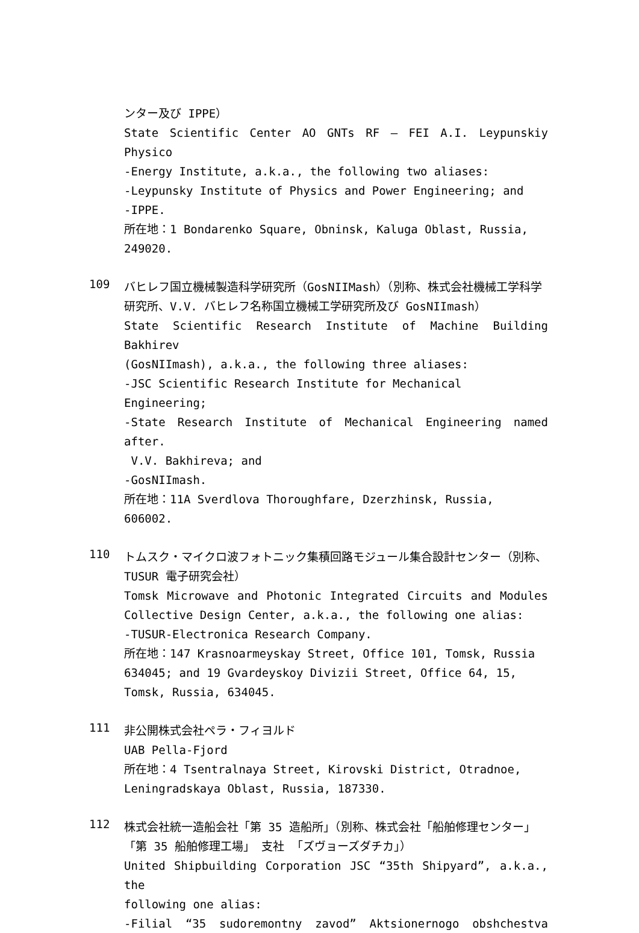ンター及び IPPE）
State Scientific Center AO GNTs RF – FEI A.I. Leypunskiy Physico
-Energy Institute, a.k.a., the following two aliases:
-Leypunsky Institute of Physics and Power Engineering; and
-IPPE.
所在地：1 Bondarenko Square, Obninsk, Kaluga Oblast, Russia, 249020.
109
バヒレフ国立機械製造科学研究所（GosNIIMash）（別称、株式会社機械工学科学研究所、V.V. バヒレフ名称国立機械工学研究所及び GosNIImash）
State Scientific Research Institute of Machine Building Bakhirev
(GosNIImash), a.k.a., the following three aliases:
-JSC Scientific Research Institute for Mechanical Engineering;
-State Research Institute of Mechanical Engineering named after.
V.V. Bakhireva; and
-GosNIImash.
所在地：11A Sverdlova Thoroughfare, Dzerzhinsk, Russia, 606002.
110
トムスク・マイクロ波フォトニック集積回路モジュール集合設計センター（別称、TUSUR 電子研究会社）
Tomsk Microwave and Photonic Integrated Circuits and Modules
Collective Design Center, a.k.a., the following one alias:
-TUSUR-Electronica Research Company.
所在地：147 Krasnoarmeyskay Street, Office 101, Tomsk, Russia 634045; and 19 Gvardeyskoy Divizii Street, Office 64, 15, Tomsk, Russia, 634045.
111
非公開株式会社ペラ・フィヨルド
UAB Pella-Fjord
所在地：4 Tsentralnaya Street, Kirovski District, Otradnoe, Leningradskaya Oblast, Russia, 187330.
112
株式会社統一造船会社「第 35 造船所」（別称、株式会社「船舶修理センター」「第 35 船舶修理工場」 支社 「ズヴョーズダチカ」）
United Shipbuilding Corporation JSC “35th Shipyard”, a.k.a., the
following one alias:
-Filial “35 sudoremontny zavod” Aktsionernogo obshchestva